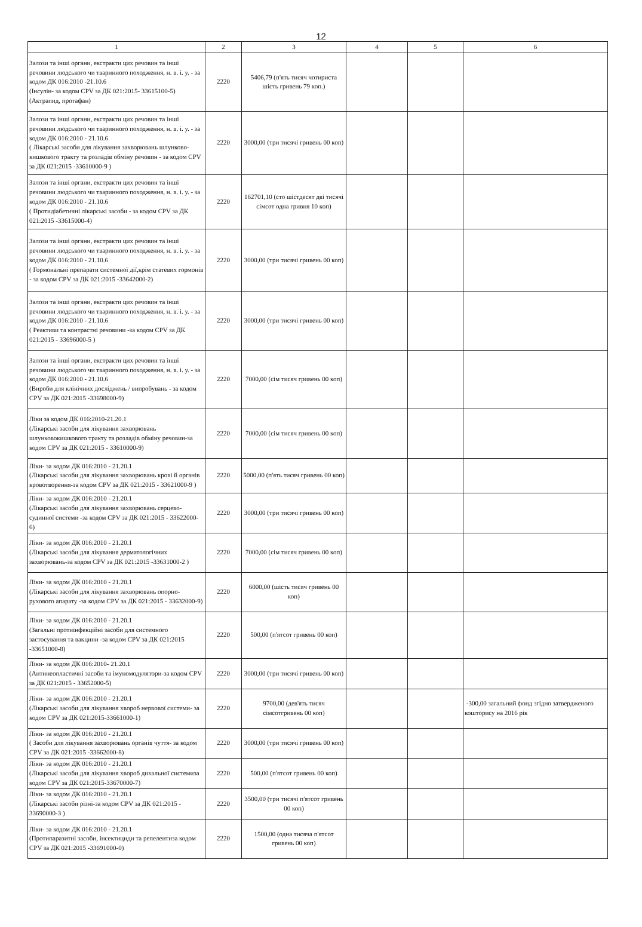12
| 1 | 2 | 3 | 4 | 5 | 6 |
| --- | --- | --- | --- | --- | --- |
| Залози та інші органи, екстракти цих речовин та інші речовини людського чи тваринного походження, н. в. і. у. - за кодом ДК 016:2010 -21.10.6 (Інсулін- за кодом CPV за ДК 021:2015- 33615100-5) (Актрапид, протафан) | 2220 | 5406,79 (п'ять тисяч чотириста шість гривень 79 коп.) | | | |
| Залози та інші органи, екстракти цих речовин та інші речовини людського чи тваринного походження, н. в. і. у. - за кодом ДК 016:2010 - 21.10.6 ( Лікарські засоби для лікування захворювань шлунково-кишкового тракту та розладів обміну речовин - за кодом CPV за ДК 021:2015 -33610000-9 ) | 2220 | 3000,00 (три тисячі гривень 00 коп) | | | |
| Залози та інші органи, екстракти цих речовин та інші речовини людського чи тваринного походження, н. в. і. у. - за кодом ДК 016:2010 - 21.10.6 ( Протидіабетичні лікарські засоби - за кодом CPV за ДК 021:2015 -33615000-4) | 2220 | 162701,10 (сто шістдесят дві тисячі сімсот одна гривня 10 коп) | | | |
| Залози та інші органи, екстракти цих речовин та інші речовини людського чи тваринного походження, н. в. і. у. - за кодом ДК 016:2010 - 21.10.6 ( Гормональні препарати системної дії,крім статевих гормонів - за кодом CPV за ДК 021:2015 -33642000-2) | 2220 | 3000,00 (три тисячі гривень 00 коп) | | | |
| Залози та інші органи, екстракти цих речовин та інші речовини людського чи тваринного походження, н. в. і. у. - за кодом ДК 016:2010 - 21.10.6 ( Реактиви та контрастні речовини -за кодом CPV за ДК 021:2015 - 33696000-5 ) | 2220 | 3000,00 (три тисячі гривень 00 коп) | | | |
| Залози та інші органи, екстракти цих речовин та інші речовини людського чи тваринного походження, н. в. і. у. - за кодом ДК 016:2010 - 21.10.6 (Вироби для клінічних досліджень / випробувань - за кодом CPV за ДК 021:2015 -33698000-9) | 2220 | 7000,00 (сім тисяч гривень 00 коп) | | | |
| Ліки за кодом ДК 016:2010-21.20.1 (Лікарські засоби для лікування захворювань шлунковокишкового тракту та розладів обміну речовин-за кодом CPV за ДК 021:2015 - 33610000-9) | 2220 | 7000,00 (сім тисяч гривень 00 коп) | | | |
| Ліки- за кодом ДК 016:2010 - 21.20.1 (Лікарські засоби для лікування захворювань крові й органів кровотворення-за кодом CPV за ДК 021:2015 - 33621000-9 ) | 2220 | 5000,00 (п'ять тисяч гривень 00 коп) | | | |
| Ліки- за кодом ДК 016:2010 - 21.20.1 (Лікарські засоби для лікування захворювань серцево-судинної системи -за кодом CPV за ДК 021:2015 - 33622000-6) | 2220 | 3000,00 (три тисячі гривень 00 коп) | | | |
| Ліки- за кодом ДК 016:2010 - 21.20.1 (Лікарські засоби для лікування дерматологічних захворювань-за кодом CPV за ДК 021:2015 -33631000-2 ) | 2220 | 7000,00 (сім тисяч гривень 00 коп) | | | |
| Ліки- за кодом ДК 016:2010 - 21.20.1 (Лікарські засоби для лікування захворювань опорно-рухового апарату -за кодом CPV за ДК 021:2015 - 33632000-9) | 2220 | 6000,00 (шість тисяч гривень 00 коп) | | | |
| Ліки- за кодом ДК 016:2010 - 21.20.1 (Загальні протиінфекційні засоби для системного застосування та вакцини -за кодом CPV за ДК 021:2015 -33651000-8) | 2220 | 500,00 (п'ятсот гривень 00 коп) | | | |
| Ліки- за кодом ДК 016:2010- 21.20.1 (Антинеопластичні засоби та імуномодулятори-за кодом CPV за ДК 021:2015 - 33652000-5) | 2220 | 3000,00 (три тисячі гривень 00 коп) | | | |
| Ліки- за кодом ДК 016:2010 - 21.20.1 (Лікарські засоби для лікування хвороб нервової системи- за кодом CPV за ДК 021:2015-33661000-1) | 2220 | 9700,00 (дев'ять тисяч сімсотгривень 00 коп) | | | -300,00 загальний фонд згідно затвердженого кошторису на 2016 рік |
| Ліки- за кодом ДК 016:2010 - 21.20.1 ( Засоби для лікування захворювань органів чуття- за кодом CPV за ДК 021:2015 -33662000-8) | 2220 | 3000,00 (три тисячі гривень 00 коп) | | | |
| Ліки- за кодом ДК 016:2010 - 21.20.1 (Лікарські засоби для лікування хвороб дихальної системиза кодом CPV за ДК 021:2015-33670000-7) | 2220 | 500,00 (п'ятсот гривень 00 коп) | | | |
| Ліки- за кодом ДК 016:2010 - 21.20.1 (Лікарські засоби різні-за кодом CPV за ДК 021:2015 - 33690000-3 ) | 2220 | 3500,00 (три тисячі п'ятсот гривень 00 коп) | | | |
| Ліки- за кодом ДК 016:2010 - 21.20.1 (Протипаразитні засоби, інсектициди та репелентиза кодом CPV за ДК 021:2015 -33691000-0) | 2220 | 1500,00 (одна тисяча п'ятсот гривень 00 коп) | | | |